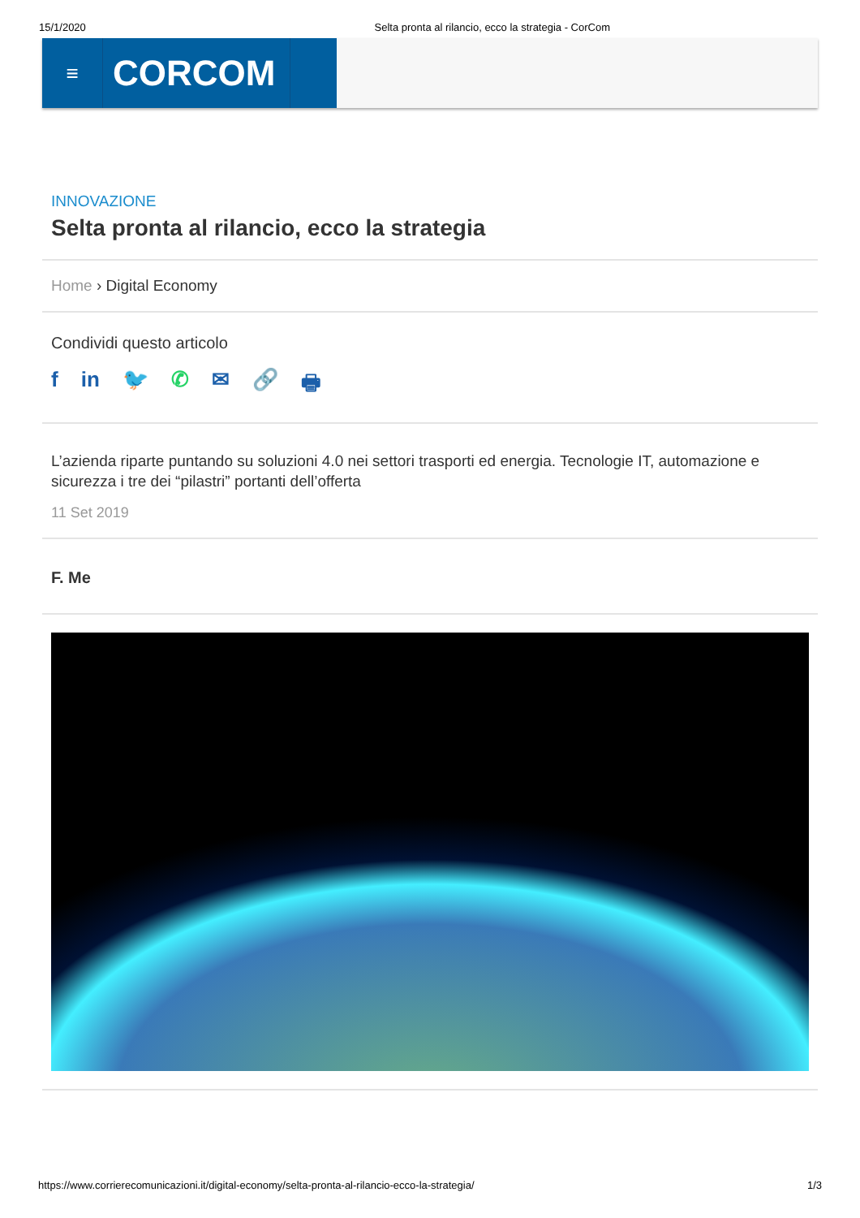15/1/2020 Selta pronta al rilancio, ecco la strategia - CorCom
≡
CORCOM
INNOVAZIONE
Selta pronta al rilancio, ecco la strategia
Home › Digital Economy
Condividi questo articolo
f in 🐦 ✆ ✉ 🔗 🖶
L’azienda riparte puntando su soluzioni 4.0 nei settori trasporti ed energia. Tecnologie IT, automazione e sicurezza i tre dei “pilastri” portanti dell’offerta
11 Set 2019
F. Me
https://www.corrierecomunicazioni.it/digital-economy/selta-pronta-al-rilancio-ecco-la-strategia/ 1/3